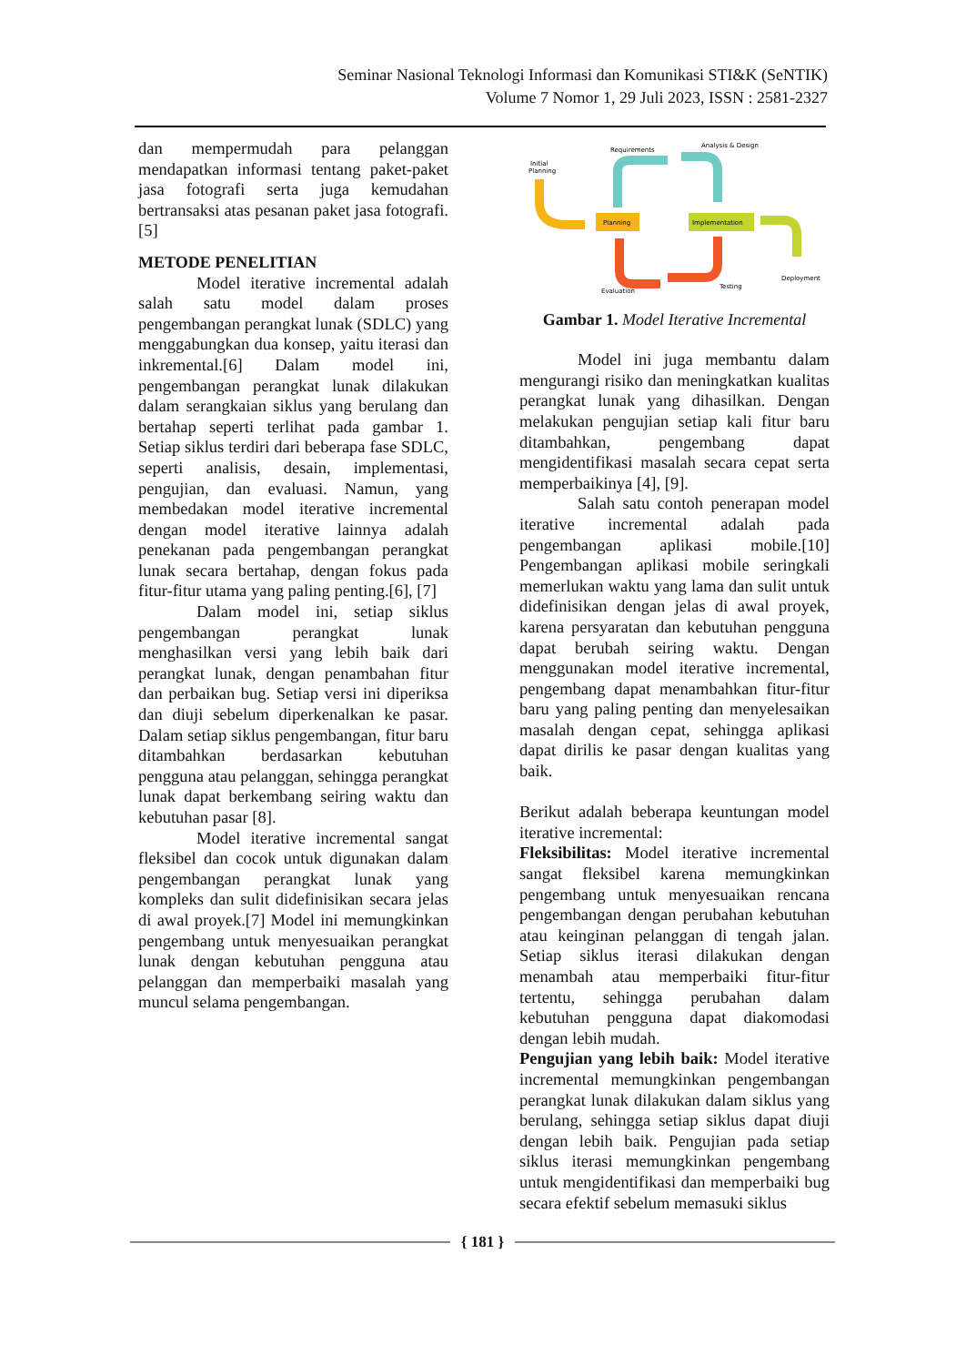Seminar Nasional Teknologi Informasi dan Komunikasi STI&K (SeNTIK)
Volume 7 Nomor 1, 29 Juli 2023, ISSN : 2581-2327
dan mempermudah para pelanggan mendapatkan informasi tentang paket-paket jasa fotografi serta juga kemudahan bertransaksi atas pesanan paket jasa fotografi.[5]
METODE PENELITIAN
Model iterative incremental adalah salah satu model dalam proses pengembangan perangkat lunak (SDLC) yang menggabungkan dua konsep, yaitu iterasi dan inkremental.[6] Dalam model ini, pengembangan perangkat lunak dilakukan dalam serangkaian siklus yang berulang dan bertahap seperti terlihat pada gambar 1. Setiap siklus terdiri dari beberapa fase SDLC, seperti analisis, desain, implementasi, pengujian, dan evaluasi. Namun, yang membedakan model iterative incremental dengan model iterative lainnya adalah penekanan pada pengembangan perangkat lunak secara bertahap, dengan fokus pada fitur-fitur utama yang paling penting.[6], [7]
Dalam model ini, setiap siklus pengembangan perangkat lunak menghasilkan versi yang lebih baik dari perangkat lunak, dengan penambahan fitur dan perbaikan bug. Setiap versi ini diperiksa dan diuji sebelum diperkenalkan ke pasar. Dalam setiap siklus pengembangan, fitur baru ditambahkan berdasarkan kebutuhan pengguna atau pelanggan, sehingga perangkat lunak dapat berkembang seiring waktu dan kebutuhan pasar [8].
Model iterative incremental sangat fleksibel dan cocok untuk digunakan dalam pengembangan perangkat lunak yang kompleks dan sulit didefinisikan secara jelas di awal proyek.[7] Model ini memungkinkan pengembang untuk menyesuaikan perangkat lunak dengan kebutuhan pengguna atau pelanggan dan memperbaiki masalah yang muncul selama pengembangan.
Initial
Planning
Planning
Implementation
Deployment
Requirements
Analysis & Design
Evaluation
Testing
Gambar 1. Model Iterative Incremental
Model ini juga membantu dalam mengurangi risiko dan meningkatkan kualitas perangkat lunak yang dihasilkan. Dengan melakukan pengujian setiap kali fitur baru ditambahkan, pengembang dapat mengidentifikasi masalah secara cepat serta memperbaikinya [4], [9].
Salah satu contoh penerapan model iterative incremental adalah pada pengembangan aplikasi mobile.[10] Pengembangan aplikasi mobile seringkali memerlukan waktu yang lama dan sulit untuk didefinisikan dengan jelas di awal proyek, karena persyaratan dan kebutuhan pengguna dapat berubah seiring waktu. Dengan menggunakan model iterative incremental, pengembang dapat menambahkan fitur-fitur baru yang paling penting dan menyelesaikan masalah dengan cepat, sehingga aplikasi dapat dirilis ke pasar dengan kualitas yang baik.
Berikut adalah beberapa keuntungan model iterative incremental:
Fleksibilitas: Model iterative incremental sangat fleksibel karena memungkinkan pengembang untuk menyesuaikan rencana pengembangan dengan perubahan kebutuhan atau keinginan pelanggan di tengah jalan. Setiap siklus iterasi dilakukan dengan menambah atau memperbaiki fitur-fitur tertentu, sehingga perubahan dalam kebutuhan pengguna dapat diakomodasi dengan lebih mudah.
Pengujian yang lebih baik: Model iterative incremental memungkinkan pengembangan perangkat lunak dilakukan dalam siklus yang berulang, sehingga setiap siklus dapat diuji dengan lebih baik. Pengujian pada setiap siklus iterasi memungkinkan pengembang untuk mengidentifikasi dan memperbaiki bug secara efektif sebelum memasuki siklus
{ 181 }